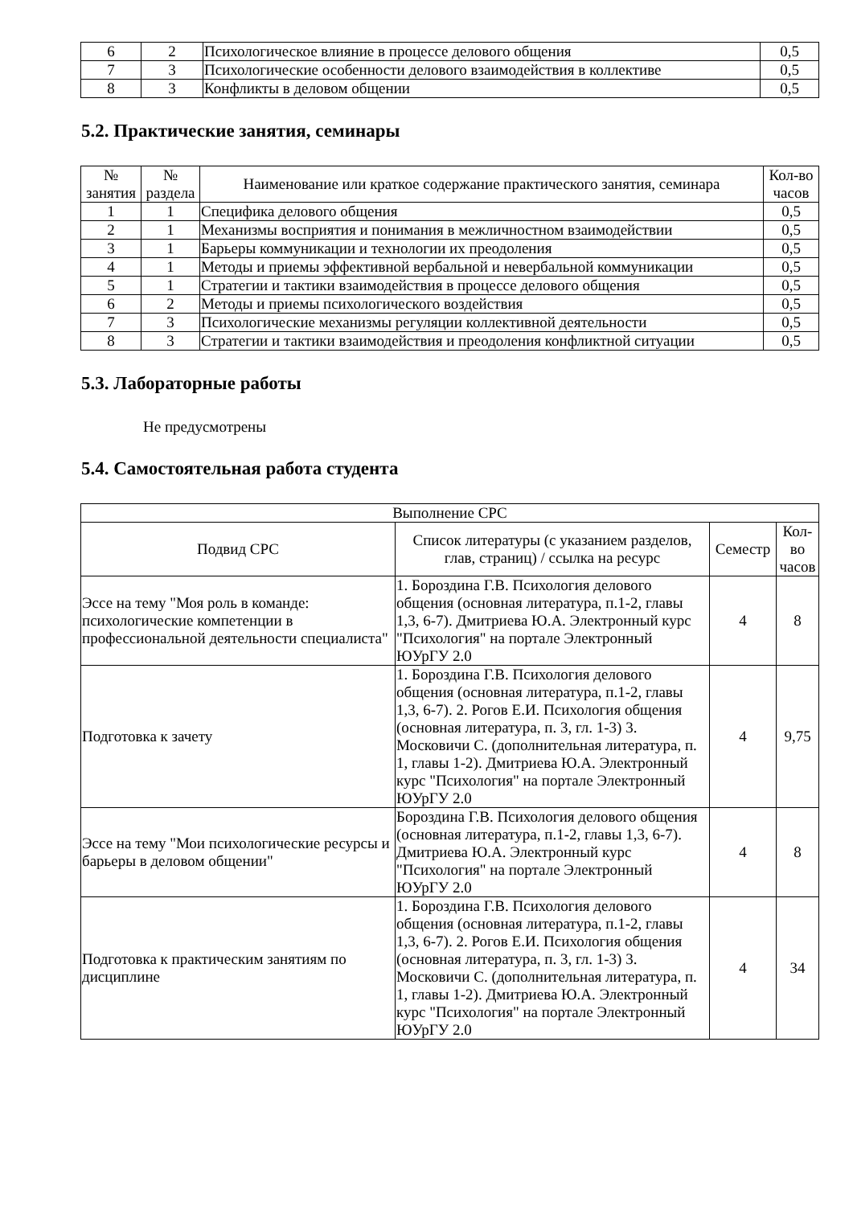| 6 | 2 | Психологическое влияние в процессе делового общения | 0,5 |
| 7 | 3 | Психологические особенности делового взаимодействия в коллективе | 0,5 |
| 8 | 3 | Конфликты в деловом общении | 0,5 |
5.2. Практические занятия, семинары
| № занятия | № раздела | Наименование или краткое содержание практического занятия, семинара | Кол-во часов |
| --- | --- | --- | --- |
| 1 | 1 | Специфика делового общения | 0,5 |
| 2 | 1 | Механизмы восприятия и понимания в межличностном взаимодействии | 0,5 |
| 3 | 1 | Барьеры коммуникации и технологии их преодоления | 0,5 |
| 4 | 1 | Методы и приемы эффективной вербальной и невербальной коммуникации | 0,5 |
| 5 | 1 | Стратегии и тактики взаимодействия в процессе делового общения | 0,5 |
| 6 | 2 | Методы и приемы психологического воздействия | 0,5 |
| 7 | 3 | Психологические механизмы регуляции коллективной деятельности | 0,5 |
| 8 | 3 | Стратегии и тактики взаимодействия и преодоления конфликтной ситуации | 0,5 |
5.3. Лабораторные работы
Не предусмотрены
5.4. Самостоятельная работа студента
| Выполнение СРС | | | |
| --- | --- | --- | --- |
| Подвид СРС | Список литературы (с указанием разделов, глав, страниц) / ссылка на ресурс | Семестр | Кол-во часов |
| Эссе на тему "Моя роль в команде: психологические компетенции в профессиональной деятельности специалиста" | 1. Бороздина Г.В. Психология делового общения (основная литература, п.1-2, главы 1,3, 6-7). Дмитриева Ю.А. Электронный курс "Психология" на портале Электронный ЮУрГУ 2.0 | 4 | 8 |
| Подготовка к зачету | 1. Бороздина Г.В. Психология делового общения (основная литература, п.1-2, главы 1,3, 6-7). 2. Рогов Е.И. Психология общения (основная литература, п. 3, гл. 1-3) 3. Московичи С. (дополнительная литература, п. 1, главы 1-2). Дмитриева Ю.А. Электронный курс "Психология" на портале Электронный ЮУрГУ 2.0 | 4 | 9,75 |
| Эссе на тему "Мои психологические ресурсы и барьеры в деловом общении" | Бороздина Г.В. Психология делового общения (основная литература, п.1-2, главы 1,3, 6-7). Дмитриева Ю.А. Электронный курс "Психология" на портале Электронный ЮУрГУ 2.0 | 4 | 8 |
| Подготовка к практическим занятиям по дисциплине | 1. Бороздина Г.В. Психология делового общения (основная литература, п.1-2, главы 1,3, 6-7). 2. Рогов Е.И. Психология общения (основная литература, п. 3, гл. 1-3) 3. Московичи С. (дополнительная литература, п. 1, главы 1-2). Дмитриева Ю.А. Электронный курс "Психология" на портале Электронный ЮУрГУ 2.0 | 4 | 34 |